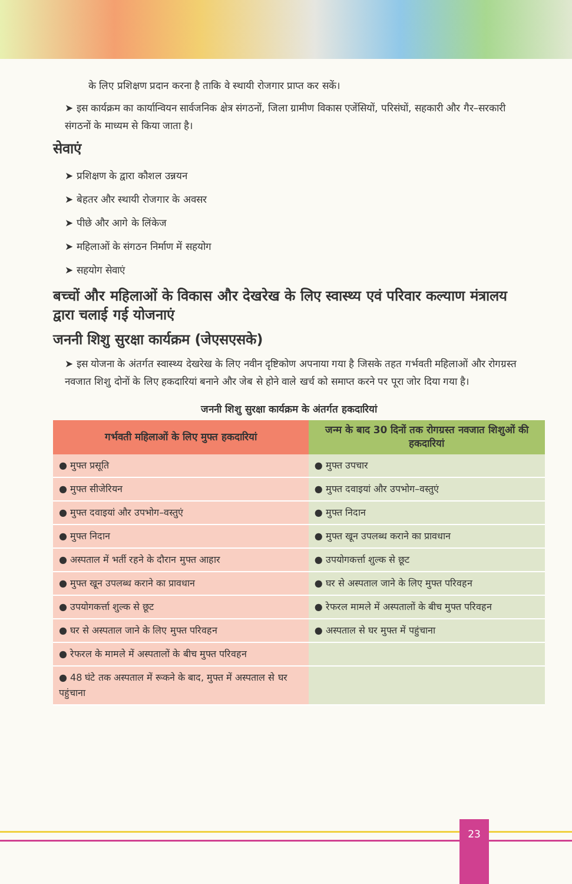के लिए प्रशिक्षण प्रदान करना है ताकि वे स्थायी रोजगार प्राप्त कर सकें।
➤ इस कार्यक्रम का कार्यान्वियन सार्वजनिक क्षेत्र संगठनों, जिला ग्रामीण विकास एजेंसियों, परिसंघों, सहकारी और गैर–सरकारी संगठनों के माध्यम से किया जाता है।
सेवाएं
➤ प्रशिक्षण के द्वारा कौशल उन्नयन
➤ बेहतर और स्थायी रोजगार के अवसर
➤ पीछे और आगे के लिंकेज
➤ महिलाओं के संगठन निर्माण में सहयोग
➤ सहयोग सेवाएं
बच्चों और महिलाओं के विकास और देखरेख के लिए स्वास्थ्य एवं परिवार कल्याण मंत्रालय द्वारा चलाई गई योजनाएं
जननी शिशु सुरक्षा कार्यक्रम (जेएसएसके)
➤ इस योजना के अंतर्गत स्वास्थ्य देखरेख के लिए नवीन दृष्टिकोण अपनाया गया है जिसके तहत गर्भवती महिलाओं और रोगग्रस्त नवजात शिशु दोनों के लिए हकदारियां बनाने और जेब से होने वाले खर्च को समाप्त करने पर पूरा जोर दिया गया है।
जननी शिशु सुरक्षा कार्यक्रम के अंतर्गत हकदारियां
| गर्भवती महिलाओं के लिए मुफ्त हकदारियां | जन्म के बाद 30 दिनों तक रोगग्रस्त नवजात शिशुओं की हकदारियां |
| --- | --- |
| ● मुफ्त प्रसूति | ● मुफ्त उपचार |
| ● मुफ्त सीजेरियन | ● मुफ्त दवाइयां और उपभोग–वस्तुएं |
| ● मुफ्त दवाइयां और उपभोग–वस्तुएं | ● मुफ्त निदान |
| ● मुफ्त निदान | ● मुफ्त खून उपलब्ध कराने का प्रावधान |
| ● अस्पताल में भर्ती रहने के दौरान मुफ्त आहार | ● उपयोगकर्त्ता शुल्क से छूट |
| ● मुफ्त खून उपलब्ध कराने का प्रावधान | ● घर से अस्पताल जाने के लिए मुफ्त परिवहन |
| ● उपयोगकर्त्ता शुल्क से छूट | ● रेफरल मामले में अस्पतालों के बीच मुफ्त परिवहन |
| ● घर से अस्पताल जाने के लिए मुफ्त परिवहन | ● अस्पताल से घर मुफ्त में पहुंचाना |
| ● रेफरल के मामले में अस्पतालों के बीच मुफ्त परिवहन | |
| ● 48 घंटे तक अस्पताल में रूकने के बाद, मुफ्त में अस्पताल से घर पहुंचाना | |
23